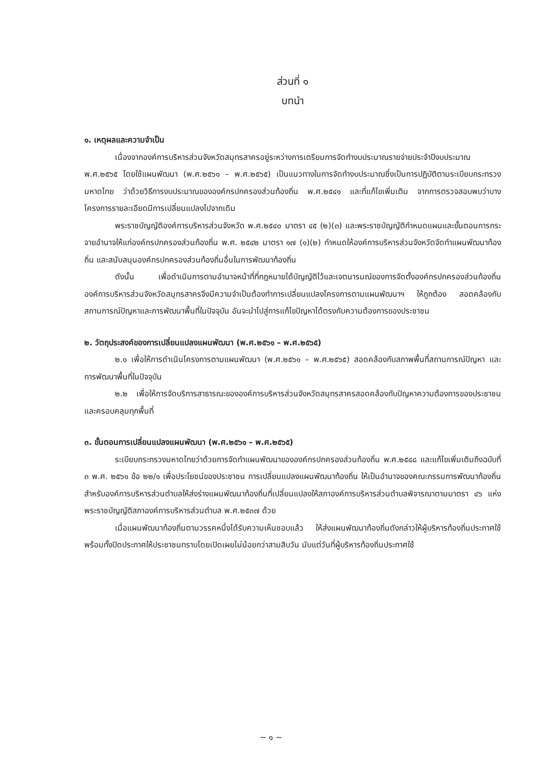ส่วนที่ ๑
บทนำ
๑. เหตุผลและความจำเป็น
เนื่องจากองค์การบริหารส่วนจังหวัดสมุทรสาครอยู่ระหว่างการเตรียมการจัดทำงบประมาณรายจ่ายประจำปีงบประมาณ พ.ศ.๒๕๖๕ โดยใช้แผนพัฒนา (พ.ศ.๒๕๖๑ – พ.ศ.๒๕๖๕) เป็นแนวทางในการจัดทำงบประมาณซึ่งเป็นการปฏิบัติตามระเบียบกระทรวงมหาดไทย ว่าด้วยวิธีการงบประมาณขององค์กรปกครองส่วนท้องถิ่น พ.ศ.๒๕๔๑ และที่แก้ไขเพิ่มเติม จากการตรวจสอบพบว่าบางโครงการรายละเอียดมีการเปลี่ยนแปลงไปจากเดิม
พระราชบัญญัติองค์การบริหารส่วนจังหวัด พ.ศ.๒๕๔๐ มาตรา ๔๕ (๒)(๓) และพระราชบัญญัติกำหนดแผนและขั้นตอนการกระจายอำนาจให้แก่องค์กรปกครองส่วนท้องถิ่น พ.ศ. ๒๕๔๒ มาตรา ๑๗ (๑)(๒) กำหนดให้องค์การบริหารส่วนจังหวัดจัดทำแผนพัฒนาท้องถิ่น และสนับสนุนองค์กรปกครองส่วนท้องถิ่นอื่นในการพัฒนาท้องถิ่น
ดังนั้น เพื่อดำเนินการตามอำนาจหน้าที่ที่กฎหมายได้บัญญัติไว้และเจตนารมณ์ของการจัดตั้งองค์กรปกครองส่วนท้องถิ่น องค์การบริหารส่วนจังหวัดสมุทรสาครจึงมีความจำเป็นต้องทำการเปลี่ยนแปลงโครงการตามแผนพัฒนาฯ ให้ถูกต้อง สอดคล้องกับสถานการณ์ปัญหาและการพัฒนาพื้นที่ในปัจจุบัน อันจะนำไปสู่การแก้ไขปัญหาได้ตรงกับความต้องการของประชาชน
๒. วัตถุประสงค์ของการเปลี่ยนแปลงแผนพัฒนา (พ.ศ.๒๕๖๑ – พ.ศ.๒๕๖๕)
๒.๑ เพื่อให้การดำเนินโครงการตามแผนพัฒนา (พ.ศ.๒๕๖๑ – พ.ศ.๒๕๖๕) สอดคล้องกับสภาพพื้นที่สถานการณ์ปัญหา และการพัฒนาพื้นที่ในปัจจุบัน
๒.๒ เพื่อให้การจัดบริการสาธารณะขององค์การบริหารส่วนจังหวัดสมุทรสาครสอดคล้องกับปัญหาความต้องการของประชาชนและครอบคลุมทุกพื้นที่
๓. ขั้นตอนการเปลี่ยนแปลงแผนพัฒนา (พ.ศ.๒๕๖๑ – พ.ศ.๒๕๖๕)
ระเบียบกระทรวงมหาดไทยว่าด้วยการจัดทำแผนพัฒนาขององค์กรปกครองส่วนท้องถิ่น พ.ศ.๒๕๔๘ และแก้ไขเพิ่มเติมถึงฉบับที่ ๓ พ.ศ. ๒๕๖๑ ข้อ ๒๒/๑ เพื่อประโยชน์ของประชาชน การเปลี่ยนแปลงแผนพัฒนาท้องถิ่น ให้เป็นอำนาจของคณะกรรมการพัฒนาท้องถิ่น สำหรับองค์การบริหารส่วนตำบลให้ส่งร่างแผนพัฒนาท้องถิ่นที่เปลี่ยนแปลงให้สภาองค์การบริหารส่วนตำบลพิจารณาตามมาตรา ๔๖ แห่งพระราชบัญญัติสภาองค์การบริหารส่วนตำบล พ.ศ.๒๕๓๗ ด้วย
เมื่อแผนพัฒนาท้องถิ่นตามวรรคหนึ่งได้รับความเห็นชอบแล้ว ให้ส่งแผนพัฒนาท้องถิ่นดังกล่าวให้ผู้บริหารท้องถิ่นประกาศใช้ พร้อมทั้งปิดประกาศให้ประชาชนทราบโดยเปิดเผยไม่น้อยกว่าสามสิบวัน นับแต่วันที่ผู้บริหารท้องถิ่นประกาศใช้
~ ๑ ~